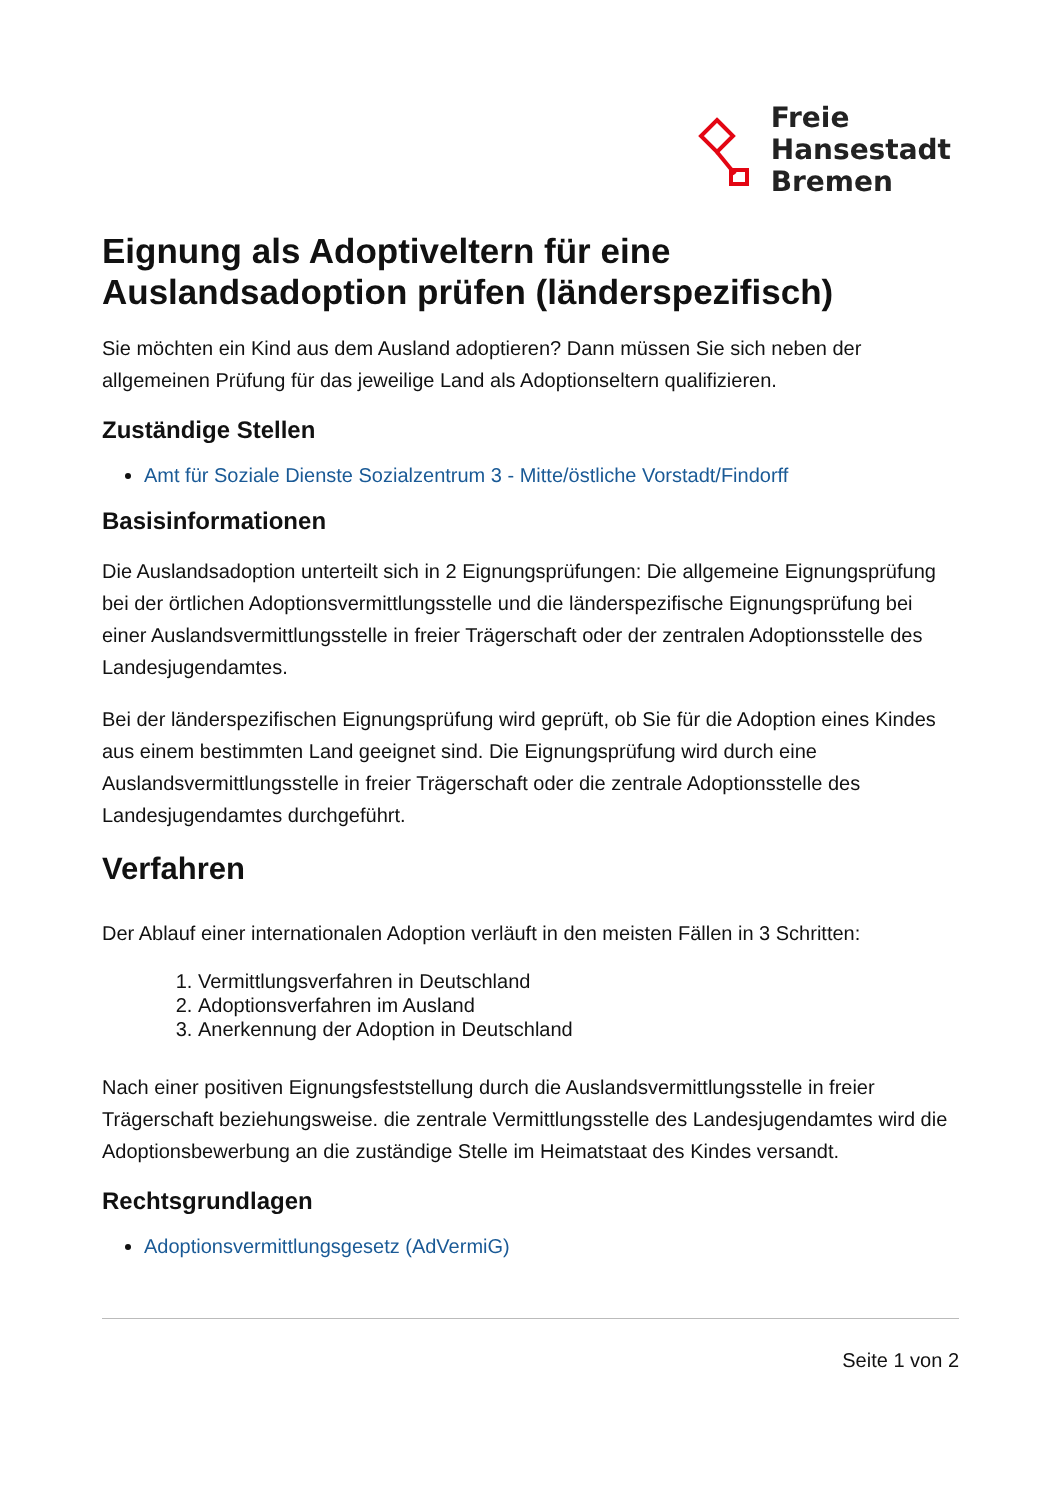Freie
Hansestadt
Bremen
Eignung als Adoptiveltern für eine Auslandsadoption prüfen (länderspezifisch)
Sie möchten ein Kind aus dem Ausland adoptieren? Dann müssen Sie sich neben der allgemeinen Prüfung für das jeweilige Land als Adoptionseltern qualifizieren.
Zuständige Stellen
Amt für Soziale Dienste Sozialzentrum 3 - Mitte/östliche Vorstadt/Findorff
Basisinformationen
Die Auslandsadoption unterteilt sich in 2 Eignungsprüfungen: Die allgemeine Eignungsprüfung bei der örtlichen Adoptionsvermittlungsstelle und die länderspezifische Eignungsprüfung bei einer Auslandsvermittlungsstelle in freier Trägerschaft oder der zentralen Adoptionsstelle des Landesjugendamtes.
Bei der länderspezifischen Eignungsprüfung wird geprüft, ob Sie für die Adoption eines Kindes aus einem bestimmten Land geeignet sind. Die Eignungsprüfung wird durch eine Auslandsvermittlungsstelle in freier Trägerschaft oder die zentrale Adoptionsstelle des Landesjugendamtes durchgeführt.
Verfahren
Der Ablauf einer internationalen Adoption verläuft in den meisten Fällen in 3 Schritten:
1. Vermittlungsverfahren in Deutschland
2. Adoptionsverfahren im Ausland
3. Anerkennung der Adoption in Deutschland
Nach einer positiven Eignungsfeststellung durch die Auslandsvermittlungsstelle in freier Trägerschaft beziehungsweise. die zentrale Vermittlungsstelle des Landesjugendamtes wird die Adoptionsbewerbung an die zuständige Stelle im Heimatstaat des Kindes versandt.
Rechtsgrundlagen
Adoptionsvermittlungsgesetz (AdVermiG)
Seite 1 von 2